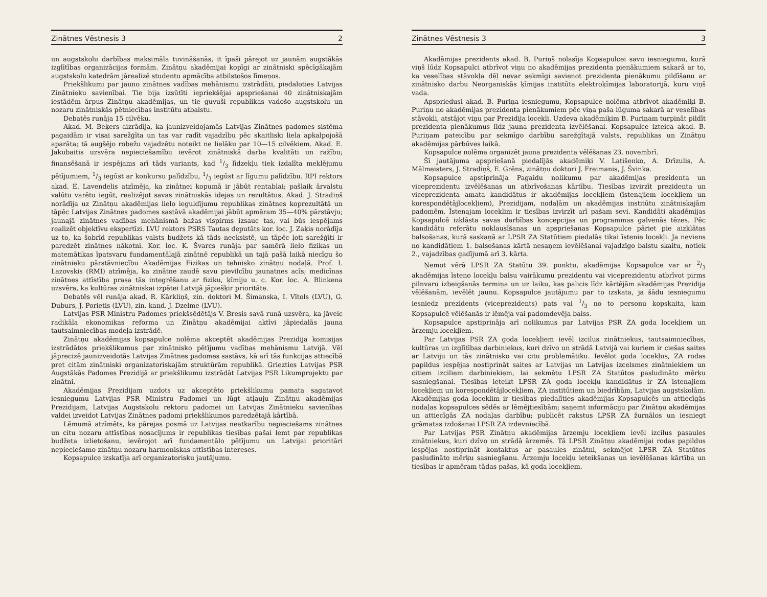Zinātnes Vēstnesis 3 2
un augstskolu darbības maksimāla tuvināšanās, it īpaši pārejot uz jaunām augstākās izglītības organizācijas formām. Zinātņu akadēmijai kopīgi ar zinātniski spēcīgākajām augstskolu katedrām jārealizē studentu apmācība atbilstošos līmeņos.
Priekšlikumi par jauno zinātnes vadības mehānismu izstrādāti, piedaloties Latvijas Zinātnieku savienībai. Tie bija izsūtīti iepriekšējai apspriešanai 40 zinātniskajām iestādēm ārpus Zinātņu akadēmijas, un tie guvuši republikas vadošo augstskolu un nozaru zinātniskās pētniecības institūtu atbalstu.
Debatēs runāja 15 cilvēku.
Akad. M. Beķers aizrādīja, ka jaunizveidojamās Latvijas Zinātnes padomes sistēma pagaidām ir visai sarežģīta un tas var radīt vajadzību pēc skaitliski liela apkalpojošā aparāta; tā augšējo robežu vajadzētu noteikt ne lielāku par 10—15 cilvēkiem. Akad. E. Jakubaitis uzsvēra nepieciešamību ievērot zinātniskā darba kvalitāti un ražību; finansēšanā ir iespējams arī tāds variants, kad 1/3 līdzekļu tiek izdalīta meklējumu pētījumiem, 1/3 iegūst ar konkursu palīdzību, 1/3 iegūst ar līgumu palīdzību. RPI rektors akad. E. Lavendelis atzīmēja, ka zinātnei kopumā ir jābūt rentablai; pašlaik ārvalstu valūtu varētu iegūt, realizējot savas zinātniskās idejas un rezultātus. Akad. J. Stradiņš norādīja uz Zinātņu akadēmijas lielo ieguldījumu republikas zinātnes koprezultātā un tāpēc Latvijas Zinātnes padomes sastāvā akadēmijai jābūt apmēram 35—40% pārstāvju; jaunajā zinātnes vadības mehānismā bažas vispirms izsauc tas, vai būs iespējams realizēt objektīvu ekspertīzi. LVU rektors PSRS Tautas deputāts kor. loc. J. Zaķis norādīja uz to, ka šobrīd republikas valsts budžets kā tāds neeksistē, un tāpēc ļoti sarežģīti ir paredzēt zinātnes nākotni. Kor. loc. K. Švarcs runāja par samērā lielo fizikas un matemātikas īpatsvaru fundamentālajā zinātnē republikā un tajā pašā laikā niecīgu šo zinātnieku pārstāvniecību Akadēmijas Fizikas un tehnisko zinātņu nodaļā. Prof. I. Lazovskis (RMI) atzīmēja, ka zinātne zaudē savu pievilcību jaunatnes acīs; medicīnas zinātnes attīstība prasa tās integrēšanu ar fiziku, ķīmiju u. c. Kor. loc. A. Blinkena uzsvēra, ka kultūras zinātniskai izpētei Latvijā jāpiešķir prioritāte.
Debatēs vēl runāja akad. R. Kārkliņš, zin. doktori M. Šimanska, I. Vītols (LVU), G. Duburs, J. Porietis (LVU), zin. kand. J. Dzelme (LVU).
Latvijas PSR Ministru Padomes priekšsēdētājs V. Bresis savā runā uzsvēra, ka jāveic radikāla ekonomikas reforma un Zinātņu akadēmijai aktīvi jāpiedalās jauna tautsaimniecības modeļa izstrādē.
Zinātņu akadēmijas kopsapulce nolēma akceptēt akadēmijas Prezidija komisijas izstrādātos priekšlikumus par zinātnisko pētījumu vadības mehānismu Latvijā. Vēl jāprecizē jaunizveidotās Latvijas Zinātnes padomes sastāvs, kā arī tās funkcijas attiecībā pret citām zinātniski organizatoriskajām struktūrām republikā. Griezties Latvijas PSR Augstākās Padomes Prezidijā ar priekšlikumu izstrādāt Latvijas PSR Likumprojektu par zinātni.
Akadēmijas Prezidijam uzdots uz akceptēto priekšlikumu pamata sagatavot iesniegumu Latvijas PSR Ministru Padomei un lūgt atļauju Zinātņu akadēmijas Prezidijam, Latvijas Augstskolu rektoru padomei un Latvijas Zinātnieku savienības valdei izveidot Latvijas Zinātnes padomi priekšlikumos paredzētajā kārtībā.
Lēmumā atzīmēts, ka pārejas posmā uz Latvijas neatkarību nepieciešams zinātnes un citu nozaru attīstības nosacījums ir republikas tiesības pašai lemt par republikas budžeta izlietošanu, ievērojot arī fundamentālo pētījumu un Latvijai prioritāri nepieciešamo zinātņu nozaru harmoniskas attīstības intereses.
Kopsapulce izskatīja arī organizatorisku jautājumu.
Zinātnes Vēstnesis 3 3
Akadēmijas prezidents akad. B. Puriņš nolasīja Kopsapulcei savu iesniegumu, kurā viņš lūdz Kopsapulci atbrīvot viņu no akadēmijas prezidenta pienākumiem sakarā ar to, ka veselības stāvokļa dēļ nevar sekmīgi savienot prezidenta pienākumu pildīšanu ar zinātnisko darbu Neorganiskās ķīmijas institūta elektroķīmijas laboratorijā, kuru viņš vada.
Apspriedusi akad. B. Puriņa iesniegumu, Kopsapulce nolēma atbrīvot akadēmiķi B. Puriņu no akadēmijas prezidenta pienākumiem pēc viņa paša lūguma sakarā ar veselības stāvokli, atstājot viņu par Prezidija locekli. Uzdeva akadēmiķim B. Puriņam turpināt pildīt prezidenta pienākumus līdz jauna prezidenta izvēlēšanai. Kopsapulce izteica akad. B. Puriņam pateicību par sekmīgo darbību sarežģītajā valsts, republikas un Zinātņu akadēmijas pārbūves laikā.
Kopsapulce nolēma organizēt jauna prezidenta vēlēšanas 23. novembrī.
Šī jautājuma apspriešanā piedalījās akadēmiķi V. Latišenko, A. Drīzulis, A. Mālmeisters, J. Stradiņš, E. Grēns, zinātņu doktori J. Freimanis, J. Švinka.
Kopsapulce apstiprināja Pagaidu nolikumu par akadēmijas prezidenta un viceprezidentu izvēlēšanas un atbrīvošanas kārtību. Tiesības izvirzīt prezidenta un viceprezidenta amata kandidātus ir akadēmijas locekļiem (īstenajiem locekļiem un korespondētājlocekļiem), Prezidijam, nodaļām un akadēmijas institūtu zinātniskajām padomēm. Īstenajam loceklim ir tiesības izvirzīt arī pašam sevi. Kandidāti akadēmijas Kopsapulcē izklāsta savas darbības koncepcijas un programmas galvenās tēzes. Pēc kandidātu referātu noklausīšanas un apspriešanas Kopsapulce pāriet pie aizklātas balsošanas, kurā saskaņā ar LPSR ZA Statūtiem piedalās tikai īstenie locekļi. Ja neviens no kandidātiem 1. balsošanas kārtā nesaņem ievēlēšanai vajadzīgo balstu skaitu, notiek 2., vajadzības gadījumā arī 3. kārta.
Ņemot vērā LPSR ZA Statūtu 39. punktu, akadēmijas Kopsapulce var ar 2/3 akadēmijas īsteno locekļu balsu vairākumu prezidentu vai viceprezidentu atbrīvot pirms pilnvaru izbeigšanās termiņa un uz laiku, kas palicis līdz kārtējām akadēmijas Prezidija vēlēšanām, ievēlēt jaunu. Kopsapulce jautājumu par to izskata, ja šādu iesniegumu iesniedz prezidents (viceprezidents) pats vai 1/3 no to personu kopskaita, kam Kopsapulcē vēlēšanās ir lēmēja vai padomdevēja balss.
Kopsapulce apstiprināja arī nolikumus par Latvijas PSR ZA goda locekļiem un ārzemju locekļiem.
Par Latvijas PSR ZA goda locekļiem ievēl izcilus zinātniekus, tautsaimniecības, kultūras un izglītības darbiniekus, kuri dzīvo un strādā Latvijā vai kuriem ir ciešas saites ar Latviju un tās zinātnisko vai citu problemātiku. Ievēlot goda locekļus, ZA rodas papildus iespējas nostiprināt saites ar Latvijas un Latvijas izcelsmes zinātniekiem un citiem izciliem darbiniekiem, lai sekmētu LPSR ZA Statūtos pasludināto mērķu sasniegšanai. Tiesības ieteikt LPSR ZA goda locekļu kandidātus ir ZA īstenajiem locekļiem un korespondētājlocekļiem, ZA institūtiem un biedrībām, Latvijas augstskolām. Akadēmijas goda loceklim ir tiesības piedalīties akadēmijas Kopsapulcēs un attiecīgās nodaļas kopsapulces sēdēs ar lēmējtiesībām; saņemt informāciju par Zinātņu akadēmijas un attiecīgās ZA nodaļas darbību; publicēt rakstus LPSR ZA žurnālos un iesniegt grāmatas izdošanai LPSR ZA izdevniecībā.
Par Latvijas PSR Zinātņu akadēmijas ārzemju locekļiem ievēl izcilus pasaules zinātniekus, kuri dzīvo un strādā ārzemēs. Tā LPSR Zinātņu akadēmijai rodas papildus iespējas nostiprināt kontaktus ar pasaules zinātni, sekmējot LPSR ZA Statūtos pasludināto mērķu sasniegšanu. Ārzemju locekļu ieteikšanas un ievēlēšanas kārtība un tiesības ir apmēram tādas pašas, kā goda locekļiem.